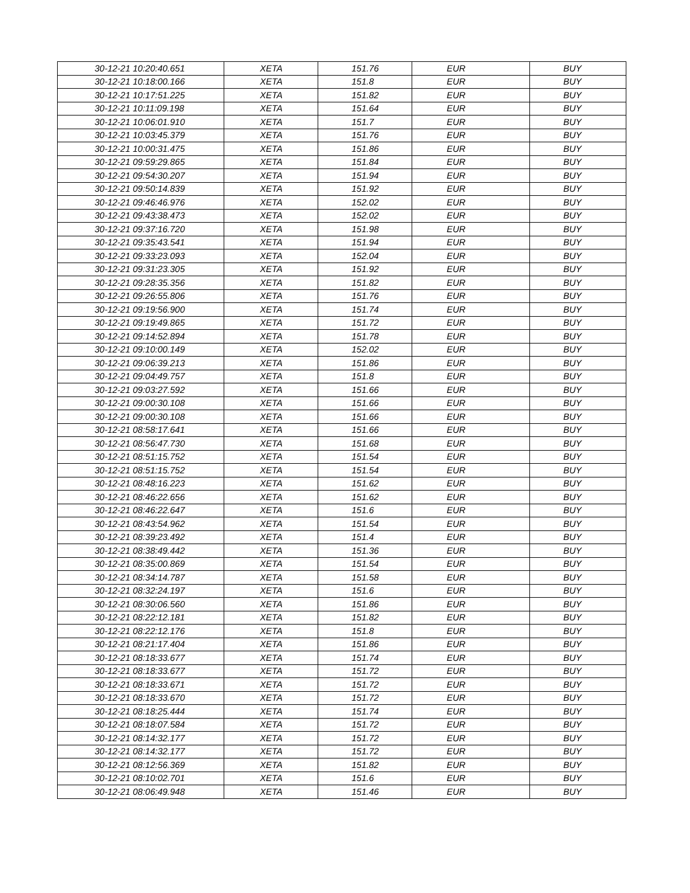| 30-12-21 10:20:40.651 | XETA | 151.76 | EUR | BUY |
| 30-12-21 10:18:00.166 | XETA | 151.8 | EUR | BUY |
| 30-12-21 10:17:51.225 | XETA | 151.82 | EUR | BUY |
| 30-12-21 10:11:09.198 | XETA | 151.64 | EUR | BUY |
| 30-12-21 10:06:01.910 | XETA | 151.7 | EUR | BUY |
| 30-12-21 10:03:45.379 | XETA | 151.76 | EUR | BUY |
| 30-12-21 10:00:31.475 | XETA | 151.86 | EUR | BUY |
| 30-12-21 09:59:29.865 | XETA | 151.84 | EUR | BUY |
| 30-12-21 09:54:30.207 | XETA | 151.94 | EUR | BUY |
| 30-12-21 09:50:14.839 | XETA | 151.92 | EUR | BUY |
| 30-12-21 09:46:46.976 | XETA | 152.02 | EUR | BUY |
| 30-12-21 09:43:38.473 | XETA | 152.02 | EUR | BUY |
| 30-12-21 09:37:16.720 | XETA | 151.98 | EUR | BUY |
| 30-12-21 09:35:43.541 | XETA | 151.94 | EUR | BUY |
| 30-12-21 09:33:23.093 | XETA | 152.04 | EUR | BUY |
| 30-12-21 09:31:23.305 | XETA | 151.92 | EUR | BUY |
| 30-12-21 09:28:35.356 | XETA | 151.82 | EUR | BUY |
| 30-12-21 09:26:55.806 | XETA | 151.76 | EUR | BUY |
| 30-12-21 09:19:56.900 | XETA | 151.74 | EUR | BUY |
| 30-12-21 09:19:49.865 | XETA | 151.72 | EUR | BUY |
| 30-12-21 09:14:52.894 | XETA | 151.78 | EUR | BUY |
| 30-12-21 09:10:00.149 | XETA | 152.02 | EUR | BUY |
| 30-12-21 09:06:39.213 | XETA | 151.86 | EUR | BUY |
| 30-12-21 09:04:49.757 | XETA | 151.8 | EUR | BUY |
| 30-12-21 09:03:27.592 | XETA | 151.66 | EUR | BUY |
| 30-12-21 09:00:30.108 | XETA | 151.66 | EUR | BUY |
| 30-12-21 09:00:30.108 | XETA | 151.66 | EUR | BUY |
| 30-12-21 08:58:17.641 | XETA | 151.66 | EUR | BUY |
| 30-12-21 08:56:47.730 | XETA | 151.68 | EUR | BUY |
| 30-12-21 08:51:15.752 | XETA | 151.54 | EUR | BUY |
| 30-12-21 08:51:15.752 | XETA | 151.54 | EUR | BUY |
| 30-12-21 08:48:16.223 | XETA | 151.62 | EUR | BUY |
| 30-12-21 08:46:22.656 | XETA | 151.62 | EUR | BUY |
| 30-12-21 08:46:22.647 | XETA | 151.6 | EUR | BUY |
| 30-12-21 08:43:54.962 | XETA | 151.54 | EUR | BUY |
| 30-12-21 08:39:23.492 | XETA | 151.4 | EUR | BUY |
| 30-12-21 08:38:49.442 | XETA | 151.36 | EUR | BUY |
| 30-12-21 08:35:00.869 | XETA | 151.54 | EUR | BUY |
| 30-12-21 08:34:14.787 | XETA | 151.58 | EUR | BUY |
| 30-12-21 08:32:24.197 | XETA | 151.6 | EUR | BUY |
| 30-12-21 08:30:06.560 | XETA | 151.86 | EUR | BUY |
| 30-12-21 08:22:12.181 | XETA | 151.82 | EUR | BUY |
| 30-12-21 08:22:12.176 | XETA | 151.8 | EUR | BUY |
| 30-12-21 08:21:17.404 | XETA | 151.86 | EUR | BUY |
| 30-12-21 08:18:33.677 | XETA | 151.74 | EUR | BUY |
| 30-12-21 08:18:33.677 | XETA | 151.72 | EUR | BUY |
| 30-12-21 08:18:33.671 | XETA | 151.72 | EUR | BUY |
| 30-12-21 08:18:33.670 | XETA | 151.72 | EUR | BUY |
| 30-12-21 08:18:25.444 | XETA | 151.74 | EUR | BUY |
| 30-12-21 08:18:07.584 | XETA | 151.72 | EUR | BUY |
| 30-12-21 08:14:32.177 | XETA | 151.72 | EUR | BUY |
| 30-12-21 08:14:32.177 | XETA | 151.72 | EUR | BUY |
| 30-12-21 08:12:56.369 | XETA | 151.82 | EUR | BUY |
| 30-12-21 08:10:02.701 | XETA | 151.6 | EUR | BUY |
| 30-12-21 08:06:49.948 | XETA | 151.46 | EUR | BUY |